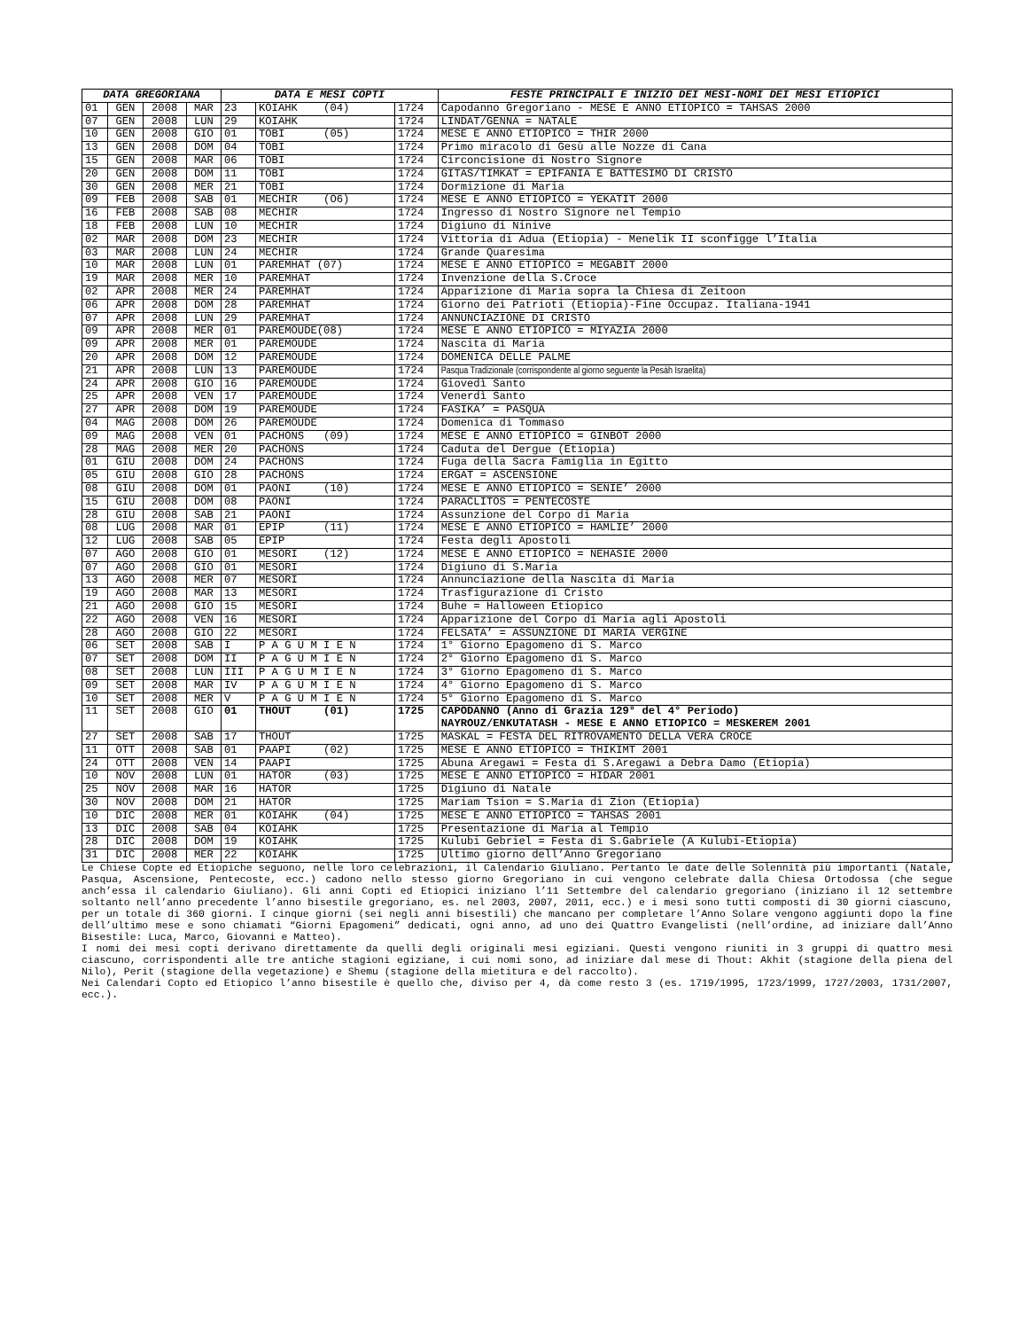| DATA GREGORIANA | | | | DATA E MESI COPTI | | | FESTE PRINCIPALI E INIZIO DEI MESI-NOMI DEI MESI ETIOPICI |
| --- | --- | --- | --- | --- | --- | --- | --- |
| 01 | GEN | 2008 | MAR | 23 | KOIAHK (04) | 1724 | Capodanno Gregoriano - MESE E ANNO ETIOPICO = TAHSAS 2000 |
| 07 | GEN | 2008 | LUN | 29 | KOIAHK | 1724 | LINDAT/GENNA = NATALE |
| 10 | GEN | 2008 | GIO | 01 | TOBI (05) | 1724 | MESE E ANNO ETIOPICO = THIR 2000 |
| 13 | GEN | 2008 | DOM | 04 | TOBI | 1724 | Primo miracolo di Gesù alle Nozze di Cana |
| 15 | GEN | 2008 | MAR | 06 | TOBI | 1724 | Circoncisione di Nostro Signore |
| 20 | GEN | 2008 | DOM | 11 | TOBI | 1724 | GITAS/TIMKAT = EPIFANIA E BATTESIMO DI CRISTO |
| 30 | GEN | 2008 | MER | 21 | TOBI | 1724 | Dormizione di Maria |
| 09 | FEB | 2008 | SAB | 01 | MECHIR (O6) | 1724 | MESE E ANNO ETIOPICO = YEKATIT 2000 |
| 16 | FEB | 2008 | SAB | 08 | MECHIR | 1724 | Ingresso di Nostro Signore nel Tempio |
| 18 | FEB | 2008 | LUN | 10 | MECHIR | 1724 | Digiuno di Ninive |
| 02 | MAR | 2008 | DOM | 23 | MECHIR | 1724 | Vittoria di Adua (Etiopia) - Menelik II sconfigge l’Italia |
| 03 | MAR | 2008 | LUN | 24 | MECHIR | 1724 | Grande Quaresima |
| 10 | MAR | 2008 | LUN | 01 | PAREMHAT (07) | 1724 | MESE E ANNO ETIOPICO = MEGABIT 2000 |
| 19 | MAR | 2008 | MER | 10 | PAREMHAT | 1724 | Invenzione della S.Croce |
| 02 | APR | 2008 | MER | 24 | PAREMHAT | 1724 | Apparizione di Maria sopra la Chiesa di Zeitoon |
| 06 | APR | 2008 | DOM | 28 | PAREMHAT | 1724 | Giorno dei Patrioti (Etiopia)-Fine Occupaz. Italiana-1941 |
| 07 | APR | 2008 | LUN | 29 | PAREMHAT | 1724 | ANNUNCIAZIONE DI CRISTO |
| 09 | APR | 2008 | MER | 01 | PAREMOUDE(08) | 1724 | MESE E ANNO ETIOPICO = MIYAZIA 2000 |
| 09 | APR | 2008 | MER | 01 | PAREMOUDE | 1724 | Nascita di Maria |
| 20 | APR | 2008 | DOM | 12 | PAREMOUDE | 1724 | DOMENICA DELLE PALME |
| 21 | APR | 2008 | LUN | 13 | PAREMOUDE | 1724 | Pasqua Tradizionale (corrispondente al giorno seguente la Pesàh Israelita) |
| 24 | APR | 2008 | GIO | 16 | PAREMOUDE | 1724 | Giovedì Santo |
| 25 | APR | 2008 | VEN | 17 | PAREMOUDE | 1724 | Venerdì Santo |
| 27 | APR | 2008 | DOM | 19 | PAREMOUDE | 1724 | FASIKA’ = PASQUA |
| 04 | MAG | 2008 | DOM | 26 | PAREMOUDE | 1724 | Domenica di Tommaso |
| 09 | MAG | 2008 | VEN | 01 | PACHONS (09) | 1724 | MESE E ANNO ETIOPICO = GINBOT 2000 |
| 28 | MAG | 2008 | MER | 20 | PACHONS | 1724 | Caduta del Dergue (Etiopia) |
| 01 | GIU | 2008 | DOM | 24 | PACHONS | 1724 | Fuga della Sacra Famiglia in Egitto |
| 05 | GIU | 2008 | GIO | 28 | PACHONS | 1724 | ERGAT = ASCENSIONE |
| 08 | GIU | 2008 | DOM | 01 | PAONI (10) | 1724 | MESE E ANNO ETIOPICO = SENIE’ 2000 |
| 15 | GIU | 2008 | DOM | 08 | PAONI | 1724 | PARACLITOS = PENTECOSTE |
| 28 | GIU | 2008 | SAB | 21 | PAONI | 1724 | Assunzione del Corpo di Maria |
| 08 | LUG | 2008 | MAR | 01 | EPIP (11) | 1724 | MESE E ANNO ETIOPICO = HAMLIE’ 2000 |
| 12 | LUG | 2008 | SAB | 05 | EPIP | 1724 | Festa degli Apostoli |
| 07 | AGO | 2008 | GIO | 01 | MESORI (12) | 1724 | MESE E ANNO ETIOPICO = NEHASIE 2000 |
| 07 | AGO | 2008 | GIO | 01 | MESORI | 1724 | Digiuno di S.Maria |
| 13 | AGO | 2008 | MER | 07 | MESORI | 1724 | Annunciazione della Nascita di Maria |
| 19 | AGO | 2008 | MAR | 13 | MESORI | 1724 | Trasfigurazione di Cristo |
| 21 | AGO | 2008 | GIO | 15 | MESORI | 1724 | Buhe = Halloween Etiopico |
| 22 | AGO | 2008 | VEN | 16 | MESORI | 1724 | Apparizione del Corpo di Maria agli Apostoli |
| 28 | AGO | 2008 | GIO | 22 | MESORI | 1724 | FELSATA’ = ASSUNZIONE DI MARIA VERGINE |
| 06 | SET | 2008 | SAB | I | P A G U M I E N | 1724 | 1° Giorno Epagomeno di S. Marco |
| 07 | SET | 2008 | DOM | II | P A G U M I E N | 1724 | 2° Giorno Epagomeno di S. Marco |
| 08 | SET | 2008 | LUN | III | P A G U M I E N | 1724 | 3° Giorno Epagomeno di S. Marco |
| 09 | SET | 2008 | MAR | IV | P A G U M I E N | 1724 | 4° Giorno Epagomeno di S. Marco |
| 10 | SET | 2008 | MER | V | P A G U M I E N | 1724 | 5° Giorno Epagomeno di S. Marco |
| 11 | SET | 2008 | GIO | 01 | THOUT (01) | 1725 | CAPODANNO (Anno di Grazia 129° del 4° Periodo) NAYROUZ/ENKUTATASH - MESE E ANNO ETIOPICO = MESKEREM 2001 |
| 27 | SET | 2008 | SAB | 17 | THOUT | 1725 | MASKAL = FESTA DEL RITROVAMENTO DELLA VERA CROCE |
| 11 | OTT | 2008 | SAB | 01 | PAAPI (02) | 1725 | MESE E ANNO ETIOPICO = THIKIMT 2001 |
| 24 | OTT | 2008 | VEN | 14 | PAAPI | 1725 | Abuna Aregawi = Festa di S.Aregawi a Debra Damo (Etiopia) |
| 10 | NOV | 2008 | LUN | 01 | HATOR (03) | 1725 | MESE E ANNO ETIOPICO = HIDAR 2001 |
| 25 | NOV | 2008 | MAR | 16 | HATOR | 1725 | Digiuno di Natale |
| 30 | NOV | 2008 | DOM | 21 | HATOR | 1725 | Mariam Tsion = S.Maria di Zion (Etiopia) |
| 10 | DIC | 2008 | MER | 01 | KOIAHK (04) | 1725 | MESE E ANNO ETIOPICO = TAHSAS 2001 |
| 13 | DIC | 2008 | SAB | 04 | KOIAHK | 1725 | Presentazione di Maria al Tempio |
| 28 | DIC | 2008 | DOM | 19 | KOIAHK | 1725 | Kulubi Gebriel = Festa di S.Gabriele (A Kulubi-Etiopia) |
| 31 | DIC | 2008 | MER | 22 | KOIAHK | 1725 | Ultimo giorno dell’Anno Gregoriano |
Le Chiese Copte ed Etiopiche seguono, nelle loro celebrazioni, il Calendario Giuliano. Pertanto le date delle Solennità più importanti (Natale, Pasqua, Ascensione, Pentecoste, ecc.) cadono nello stesso giorno Gregoriano in cui vengono celebrate dalla Chiesa Ortodossa (che segue anch’essa il calendario Giuliano). Gli anni Copti ed Etiopici iniziano l’11 Settembre del calendario gregoriano (iniziano il 12 settembre soltanto nell’anno precedente l’anno bisestile gregoriano, es. nel 2003, 2007, 2011, ecc.) e i mesi sono tutti composti di 30 giorni ciascuno, per un totale di 360 giorni. I cinque giorni (sei negli anni bisestili) che mancano per completare l’Anno Solare vengono aggiunti dopo la fine dell’ultimo mese e sono chiamati “Giorni Epagomeni” dedicati, ogni anno, ad uno dei Quattro Evangelisti (nell’ordine, ad iniziare dall’Anno Bisestile: Luca, Marco, Giovanni e Matteo).
I nomi dei mesi copti derivano direttamente da quelli degli originali mesi egiziani. Questi vengono riuniti in 3 gruppi di quattro mesi ciascuno, corrispondenti alle tre antiche stagioni egiziane, i cui nomi sono, ad iniziare dal mese di Thout: Akhit (stagione della piena del Nilo), Perit (stagione della vegetazione) e Shemu (stagione della mietitura e del raccolto).
Nei Calendari Copto ed Etiopico l’anno bisestile è quello che, diviso per 4, dà come resto 3 (es. 1719/1995, 1723/1999, 1727/2003, 1731/2007, ecc.).